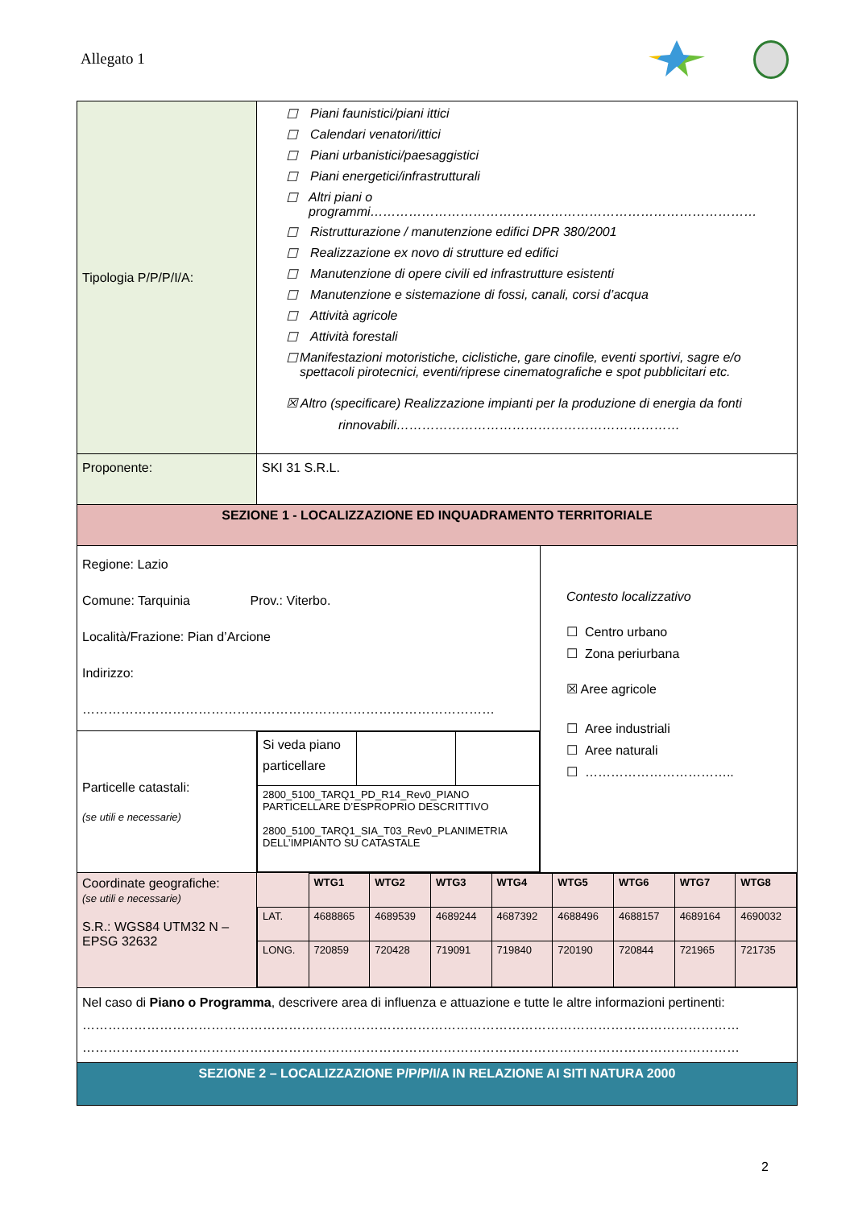Allegato 1
| Tipologia P/P/P/I/A: | ☐ Piani faunistici/piani ittici ☐ Calendari venatori/ittici ☐ Piani urbanistici/paesaggistici ☐ Piani energetici/infrastrutturali ☐ Altri piani o programmi……………………………………………………………………………… ☐ Ristrutturazione / manutenzione edifici DPR 380/2001 ☐ Realizzazione ex novo di strutture ed edifici ☐ Manutenzione di opere civili ed infrastrutture esistenti ☐ Manutenzione e sistemazione di fossi, canali, corsi d’acqua ☐ Attività agricole ☐ Attività forestali ☐ Manifestazioni motoristiche, ciclistiche, gare cinofile, eventi sportivi, sagre e/o spettacoli pirotecnici, eventi/riprese cinematografiche e spot pubblicitari etc. ☒ Altro (specificare) Realizzazione impianti per la produzione di energia da fonti rinnovabili………………………………………………………… | |
| Proponente: | SKI 31 S.R.L. | |
| SEZIONE 1 - LOCALIZZAZIONE ED INQUADRAMENTO TERRITORIALE | | |
| Regione: Lazio Comune: Tarquinia Prov.: Viterbo. Località/Frazione: Pian d’Arcione Indirizzo: …………………………………………………………………………………… | | Contesto localizzativo ☐ Centro urbano ☐ Zona periurbana ☒ Aree agricole ☐ Aree industriali ☐ Aree naturali ☐ …………………………….. |
| Particelle catastali: (se utili e necessarie) | / Si veda piano particellare / / / / 2800_5100_TARQ1_PD_R14_Rev0_PIANO PARTICELLARE D’ESPROPRIO DESCRITTIVO 2800_5100_TARQ1_SIA_T03_Rev0_PLANIMETRIA DELL’IMPIANTO SU CATASTALE / / / | |
| Coordinate geografiche: (se utili e necessarie) S.R.: WGS84 UTM32 N – EPSG 32632 | / / WTG1 / WTG2 / WTG3 / WTG4 / WTG5 / WTG6 / WTG7 / WTG8 / / LAT. / 4688865 / 4689539 / 4689244 / 4687392 / 4688496 / 4688157 / 4689164 / 4690032 / / LONG. / 720859 / 720428 / 719091 / 719840 / 720190 / 720844 / 721965 / 721735 / | |
| Nel caso di Piano o Programma , descrivere area di influenza e attuazione e tutte le altre informazioni pertinenti: ……………………………………………………………………………………………………………………………………… ……………………………………………………………………………………………………………………………………… | | |
| SEZIONE 2 – LOCALIZZAZIONE P/P/P/I/A IN RELAZIONE AI SITI NATURA 2000 | | |
2